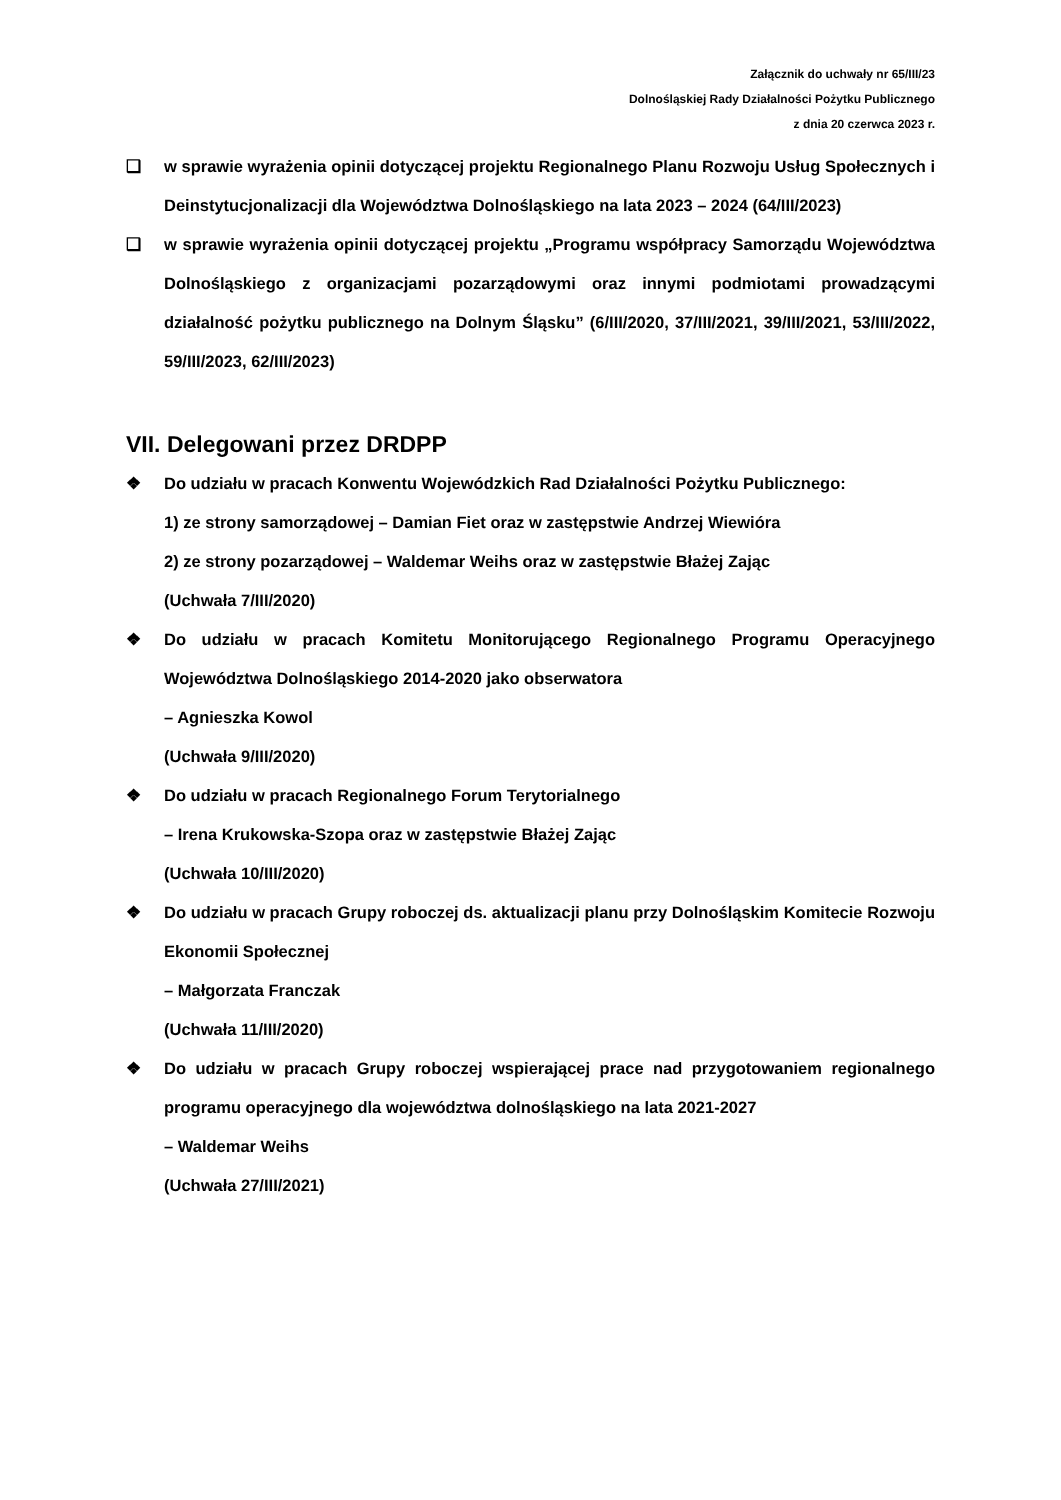Załącznik do uchwały nr 65/III/23
Dolnośląskiej Rady Działalności Pożytku Publicznego
z dnia 20 czerwca 2023 r.
❑ w sprawie wyrażenia opinii dotyczącej projektu Regionalnego Planu Rozwoju Usług Społecznych i Deinstytucjonalizacji dla Województwa Dolnośląskiego na lata 2023 – 2024 (64/III/2023)
❑ w sprawie wyrażenia opinii dotyczącej projektu „Programu współpracy Samorządu Województwa Dolnośląskiego z organizacjami pozarządowymi oraz innymi podmiotami prowadzącymi działalność pożytku publicznego na Dolnym Śląsku” (6/III/2020, 37/III/2021, 39/III/2021, 53/III/2022, 59/III/2023, 62/III/2023)
VII. Delegowani przez DRDPP
❖ Do udziału w pracach Konwentu Wojewódzkich Rad Działalności Pożytku Publicznego:
1) ze strony samorządowej – Damian Fiet oraz w zastępstwie Andrzej Wiewióra
2) ze strony pozarządowej – Waldemar Weihs oraz w zastępstwie Błażej Zając
(Uchwała 7/III/2020)
❖ Do udziału w pracach Komitetu Monitorującego Regionalnego Programu Operacyjnego Województwa Dolnośląskiego 2014-2020 jako obserwatora
– Agnieszka Kowol
(Uchwała 9/III/2020)
❖ Do udziału w pracach Regionalnego Forum Terytorialnego
– Irena Krukowska-Szopa oraz w zastępstwie Błażej Zając
(Uchwała 10/III/2020)
❖ Do udziału w pracach Grupy roboczej ds. aktualizacji planu przy Dolnośląskim Komitecie Rozwoju Ekonomii Społecznej
– Małgorzata Franczak
(Uchwała 11/III/2020)
❖ Do udziału w pracach Grupy roboczej wspierającej prace nad przygotowaniem regionalnego programu operacyjnego dla województwa dolnośląskiego na lata 2021-2027
– Waldemar Weihs
(Uchwała 27/III/2021)